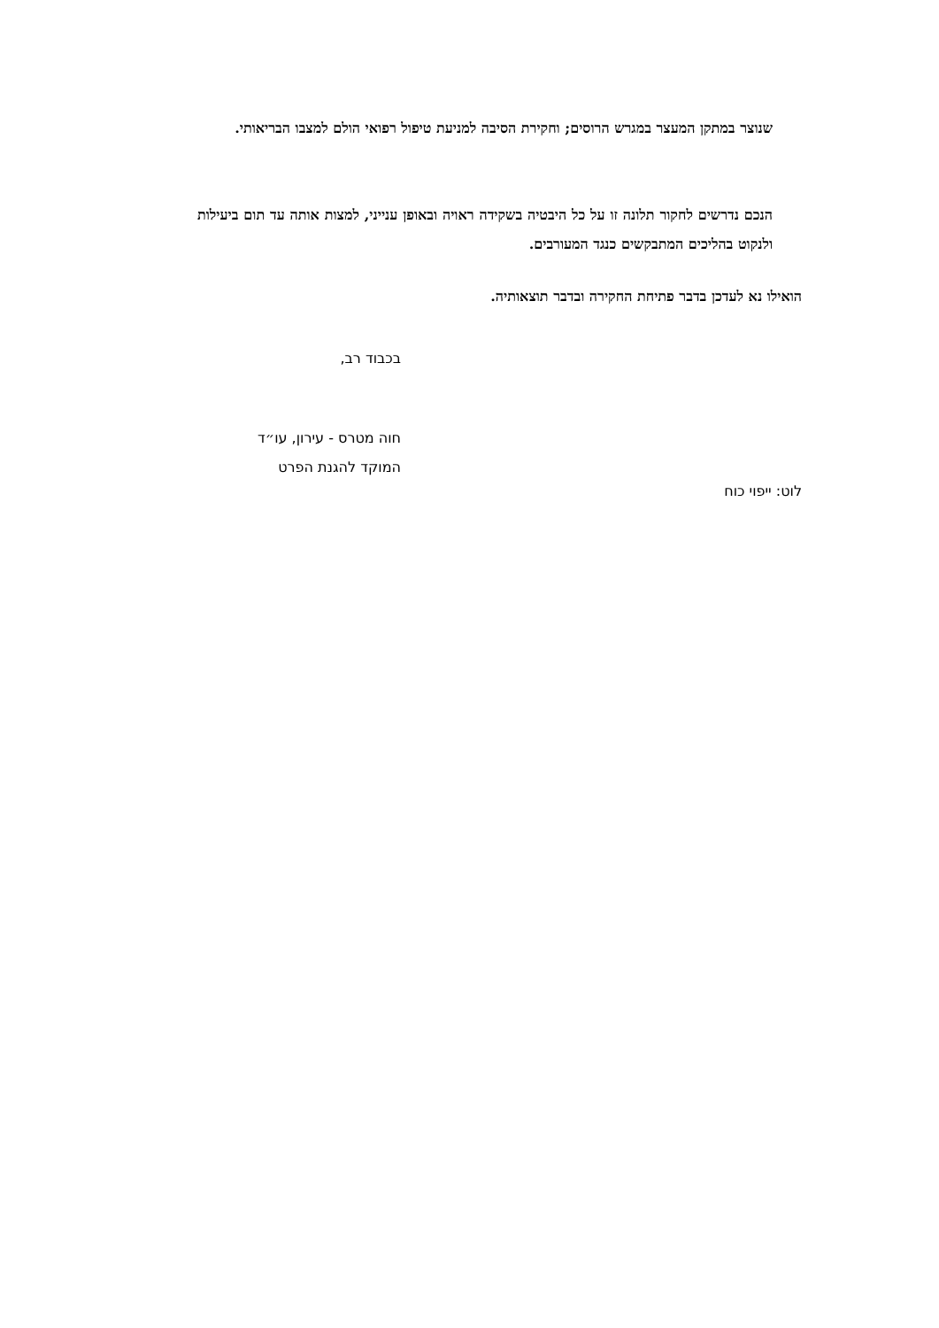שנוצר במתקן המעצר במגרש הרוסים; וחקירת הסיבה למניעת טיפול רפואי הולם למצבו הבריאותי.
הנכם נדרשים לחקור תלונה זו על כל היבטיה בשקידה ראויה ובאופן ענייני, למצות אותה עד תום ביעילות ולנקוט בהליכים המתבקשים כנגד המעורבים.
הואילו נא לעדכן בדבר פתיחת החקירה ובדבר תוצאותיה.
בכבוד רב,
חוה מטרס - עירון, עו״ד
המוקד להגנת הפרט
לוט: ייפוי כוח